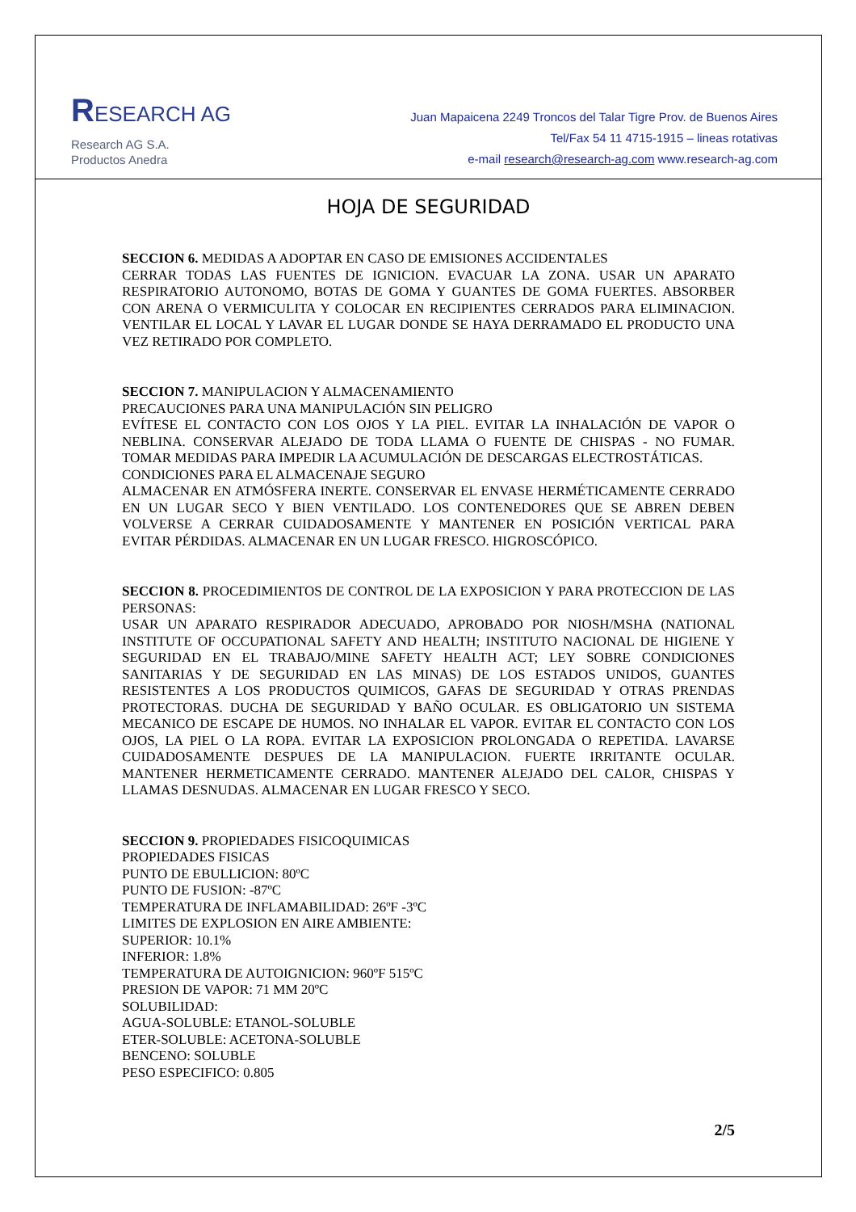RESEARCH AG
Research AG S.A.
Productos Anedra
Juan Mapaicena 2249 Troncos del Talar Tigre Prov. de Buenos Aires
Tel/Fax 54 11 4715-1915 – lineas rotativas
e-mail research@research-ag.com www.research-ag.com
HOJA DE SEGURIDAD
SECCION 6. MEDIDAS A ADOPTAR EN CASO DE EMISIONES ACCIDENTALES
CERRAR TODAS LAS FUENTES DE IGNICION. EVACUAR LA ZONA. USAR UN APARATO RESPIRATORIO AUTONOMO, BOTAS DE GOMA Y GUANTES DE GOMA FUERTES. ABSORBER CON ARENA O VERMICULITA Y COLOCAR EN RECIPIENTES CERRADOS PARA ELIMINACION. VENTILAR EL LOCAL Y LAVAR EL LUGAR DONDE SE HAYA DERRAMADO EL PRODUCTO UNA VEZ RETIRADO POR COMPLETO.
SECCION 7. MANIPULACION Y ALMACENAMIENTO
PRECAUCIONES PARA UNA MANIPULACIÓN SIN PELIGRO
EVÍTESE EL CONTACTO CON LOS OJOS Y LA PIEL. EVITAR LA INHALACIÓN DE VAPOR O NEBLINA. CONSERVAR ALEJADO DE TODA LLAMA O FUENTE DE CHISPAS - NO FUMAR. TOMAR MEDIDAS PARA IMPEDIR LA ACUMULACIÓN DE DESCARGAS ELECTROSTÁTICAS.
CONDICIONES PARA EL ALMACENAJE SEGURO
ALMACENAR EN ATMÓSFERA INERTE. CONSERVAR EL ENVASE HERMÉTICAMENTE CERRADO EN UN LUGAR SECO Y BIEN VENTILADO. LOS CONTENEDORES QUE SE ABREN DEBEN VOLVERSE A CERRAR CUIDADOSAMENTE Y MANTENER EN POSICIÓN VERTICAL PARA EVITAR PÉRDIDAS. ALMACENAR EN UN LUGAR FRESCO. HIGROSCÓPICO.
SECCION 8. PROCEDIMIENTOS DE CONTROL DE LA EXPOSICION Y PARA PROTECCION DE LAS PERSONAS:
USAR UN APARATO RESPIRADOR ADECUADO, APROBADO POR NIOSH/MSHA (NATIONAL INSTITUTE OF OCCUPATIONAL SAFETY AND HEALTH; INSTITUTO NACIONAL DE HIGIENE Y SEGURIDAD EN EL TRABAJO/MINE SAFETY HEALTH ACT; LEY SOBRE CONDICIONES SANITARIAS Y DE SEGURIDAD EN LAS MINAS) DE LOS ESTADOS UNIDOS, GUANTES RESISTENTES A LOS PRODUCTOS QUIMICOS, GAFAS DE SEGURIDAD Y OTRAS PRENDAS PROTECTORAS. DUCHA DE SEGURIDAD Y BAÑO OCULAR. ES OBLIGATORIO UN SISTEMA MECANICO DE ESCAPE DE HUMOS. NO INHALAR EL VAPOR. EVITAR EL CONTACTO CON LOS OJOS, LA PIEL O LA ROPA. EVITAR LA EXPOSICION PROLONGADA O REPETIDA. LAVARSE CUIDADOSAMENTE DESPUES DE LA MANIPULACION. FUERTE IRRITANTE OCULAR. MANTENER HERMETICAMENTE CERRADO. MANTENER ALEJADO DEL CALOR, CHISPAS Y LLAMAS DESNUDAS. ALMACENAR EN LUGAR FRESCO Y SECO.
SECCION 9. PROPIEDADES FISICOQUIMICAS
PROPIEDADES FISICAS
PUNTO DE EBULLICION: 80ºC
PUNTO DE FUSION: -87ºC
TEMPERATURA DE INFLAMABILIDAD: 26ºF -3ºC
LIMITES DE EXPLOSION EN AIRE AMBIENTE:
SUPERIOR: 10.1%
INFERIOR: 1.8%
TEMPERATURA DE AUTOIGNICION: 960ºF 515ºC
PRESION DE VAPOR: 71 MM 20ºC
SOLUBILIDAD:
AGUA-SOLUBLE: ETANOL-SOLUBLE
ETER-SOLUBLE: ACETONA-SOLUBLE
BENCENO: SOLUBLE
PESO ESPECIFICO: 0.805
2/5